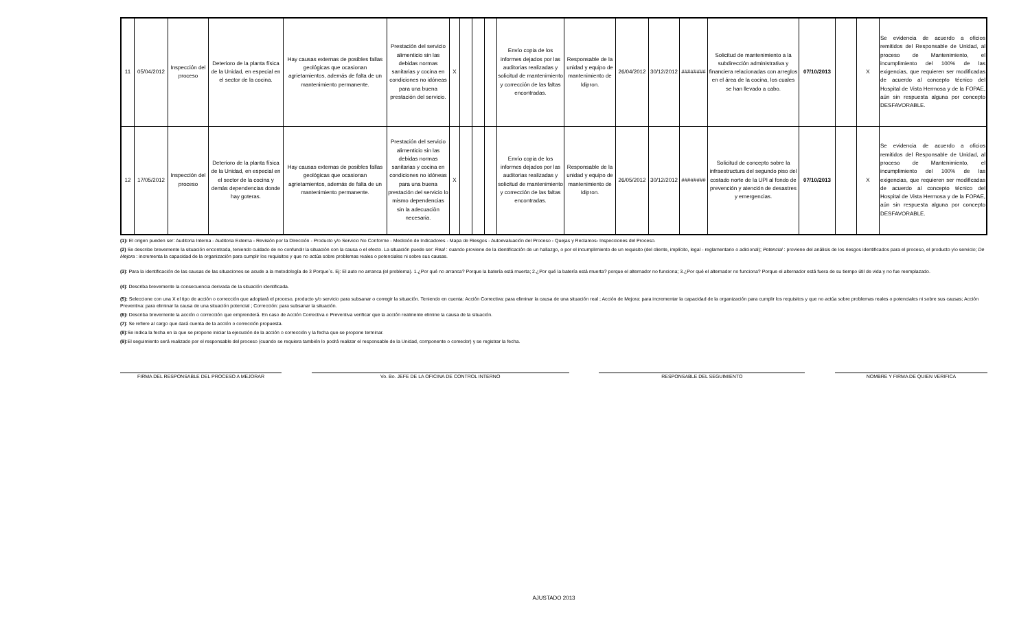| 11 | 05/04/2012 | Inspección del proceso | Deterioro de la planta física de la Unidad, en especial en el sector de la cocina. | Hay causas externas de posibles fallas geológicas que ocasionan agrietamientos, además de falta de un mantenimiento permanente. | Prestación del servicio alimenticio sin las debidas normas sanitarias y cocina en condiciones no idóneas para una buena prestación del servicio. | X | | | | Envío copia de los informes dejados por las auditorias realizadas y solicitud de mantenimiento y corrección de las faltas encontradas. | Responsable de la unidad y equipo de mantenimiento de Idipron. | 26/04/2012 | 30/12/2012 | ######## | Solicitud de mantenimiento a la subdirección administrativa y financiera relacionadas con arreglos en el área de la cocina, los cuales se han llevado a cabo. | 07/10/2013 | | X | Se evidencia de acuerdo a oficios remitidos del Responsable de Unidad, al proceso de Mantenimiento, el incumplimiento del 100% de las exigencias, que requieren ser modificadas de acuerdo al concepto técnico del Hospital de Vista Hermosa y de la FOPAE, aún sin respuesta alguna por concepto DESFAVORABLE. |
| 12 | 17/05/2012 | Inspección del proceso | Deterioro de la planta física de la Unidad, en especial en el sector de la cocina y demàs dependencias donde hay goteras. | Hay causas externas de posibles fallas geológicas que ocasionan agrietamientos, además de falta de un mantenimiento permanente. | Prestación del servicio alimenticio sin las debidas normas sanitarias y cocina en condiciones no idóneas para una buena prestación del servicio lo mismo dependencias sin la adecuaciòn necesaria. | X | | | | Envío copia de los informes dejados por las auditorias realizadas y solicitud de mantenimiento y corrección de las faltas encontradas. | Responsable de la unidad y equipo de mantenimiento de Idipron. | 26/05/2012 | 30/12/2012 | ######## | Solicitud de concepto sobre la infraestructura del segundo piso del costado norte de la UPI al fondo de prevención y atención de desastres y emergencias. | 07/10/2013 | | X | Se evidencia de acuerdo a oficios remitidos del Responsable de Unidad, al proceso de Mantenimiento, el incumplimiento del 100% de las exigencias, que requieren ser modificadas de acuerdo al concepto técnico del Hospital de Vista Hermosa y de la FOPAE, aún sin respuesta alguna por concepto DESFAVORABLE. |
(1): El origen pueden ser: Auditoria Interna - Auditoria Externa - Revisión por la Dirección - Producto y/o Servicio No Conforme - Medición de Indicadores - Mapa de Riesgos - Autoevaluación del Proceso - Quejas y Reclamos- Inspecciones del Proceso.
(2) Se describe brevemente la situación encontrada, teniendo cuidado de no confundir la situación con la causa o el efecto. La situación puede ser: Real : cuando proviene de la identificación de un hallazgo, o por el incumplimiento de un requisito (del cliente, implícito, legal - reglamentario o adicional); Potencial : proviene del análisis de los riesgos identificados para el proceso, el producto y/o servicio; De Mejora : incrementa la capacidad de la organización para cumplir los requisitos y que no actúa sobre problemas reales o potenciales ni sobre sus causas.
(3): Para la identificación de las causas de las situaciones se acude a la metodología de 3 Porque´s. Ej: El auto no arranca (el problema). 1.¿Por qué no arranca? Porque la batería está muerta; 2.¿Por qué la batería está muerta? porque el alternador no funciona; 3.¿Por qué el alternador no funciona? Porque el alternador está fuera de su tiempo útil de vida y no fue reemplazado.
(4): Describa brevemente la consecuencia derivada de la situación identificada.
(5): Seleccione con una X el tipo de acción o corrección que adoptará el proceso, producto y/o servicio para subsanar o corregir la situación. Teniendo en cuenta: Acción Correctiva: para eliminar la causa de una situación real ; Acción de Mejora: para incrementar la capacidad de la organización para cumplir los requisitos y que no actúa sobre problemas reales o potenciales ni sobre sus causas; Acción Preventiva: para eliminar la causa de una situación potencial ; Corrección: para subsanar la situación.
(6): Describa brevemente la acción o corrección que emprenderá. En caso de Acción Correctiva o Preventiva verificar que la acción realmente elimine la causa de la situación.
(7): Se refiere al cargo que dará cuenta de la acción o corrección propuesta.
(8):Se indica la fecha en la que se propone iniciar la ejecución de la acción o corrección y la fecha que se propone terminar.
(9):El seguimiento será realizado por el responsable del proceso (cuando se requiera también lo podrá realizar el responsable de la Unidad, componente o comedor) y se registrar la fecha.
FIRMA DEL RESPONSABLE DEL PROCESO A MEJORAR Vo. Bo. JEFE DE LA OFICINA DE CONTROL INTERNO RESPONSABLE DEL SEGUIMIENTO NOMBRE Y FIRMA DE QUIEN VERIFICA
AJUSTADO 2013